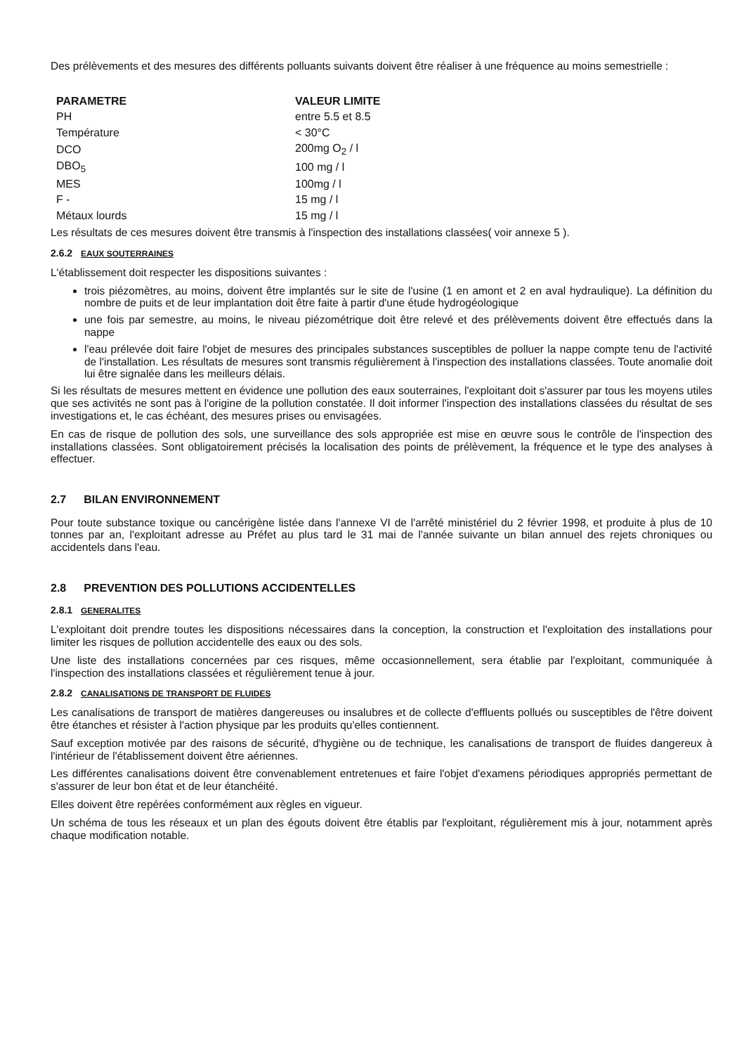Des prélèvements et des mesures des différents polluants suivants doivent être réaliser à une fréquence au moins semestrielle :
| PARAMETRE | VALEUR LIMITE |
| --- | --- |
| PH | entre 5.5 et 8.5 |
| Température | < 30°C |
| DCO | 200mg O<sub>2</sub> / l |
| DBO<sub>5</sub> | 100 mg / l |
| MES | 100mg / l |
| F - | 15 mg / l |
| Métaux lourds | 15 mg / l |
Les résultats de ces mesures doivent être transmis à l'inspection des installations classées( voir annexe 5 ).
2.6.2 EAUX SOUTERRAINES
L'établissement doit respecter les dispositions suivantes :
trois piézomètres, au moins, doivent être implantés sur le site de l'usine (1 en amont et 2 en aval hydraulique). La définition du nombre de puits et de leur implantation doit être faite à partir d'une étude hydrogéologique
une fois par semestre, au moins, le niveau piézométrique doit être relevé et des prélèvements doivent être effectués dans la nappe
l'eau prélevée doit faire l'objet de mesures des principales substances susceptibles de polluer la nappe compte tenu de l'activité de l'installation. Les résultats de mesures sont transmis régulièrement à l'inspection des installations classées. Toute anomalie doit lui être signalée dans les meilleurs délais.
Si les résultats de mesures mettent en évidence une pollution des eaux souterraines, l'exploitant doit s'assurer par tous les moyens utiles que ses activités ne sont pas à l'origine de la pollution constatée. Il doit informer l'inspection des installations classées du résultat de ses investigations et, le cas échéant, des mesures prises ou envisagées.
En cas de risque de pollution des sols, une surveillance des sols appropriée est mise en œuvre sous le contrôle de l'inspection des installations classées. Sont obligatoirement précisés la localisation des points de prélèvement, la fréquence et le type des analyses à effectuer.
2.7 BILAN ENVIRONNEMENT
Pour toute substance toxique ou cancérigène listée dans l'annexe VI de l'arrêté ministériel du 2 février 1998, et produite à plus de 10 tonnes par an, l'exploitant adresse au Préfet au plus tard le 31 mai de l'année suivante un bilan annuel des rejets chroniques ou accidentels dans l'eau.
2.8 PREVENTION DES POLLUTIONS ACCIDENTELLES
2.8.1 GENERALITES
L'exploitant doit prendre toutes les dispositions nécessaires dans la conception, la construction et l'exploitation des installations pour limiter les risques de pollution accidentelle des eaux ou des sols.
Une liste des installations concernées par ces risques, même occasionnellement, sera établie par l'exploitant, communiquée à l'inspection des installations classées et régulièrement tenue à jour.
2.8.2 CANALISATIONS DE TRANSPORT DE FLUIDES
Les canalisations de transport de matières dangereuses ou insalubres et de collecte d'effluents pollués ou susceptibles de l'être doivent être étanches et résister à l'action physique par les produits qu'elles contiennent.
Sauf exception motivée par des raisons de sécurité, d'hygiène ou de technique, les canalisations de transport de fluides dangereux à l'intérieur de l'établissement doivent être aériennes.
Les différentes canalisations doivent être convenablement entretenues et faire l'objet d'examens périodiques appropriés permettant de s'assurer de leur bon état et de leur étanchéité.
Elles doivent être repérées conformément aux règles en vigueur.
Un schéma de tous les réseaux et un plan des égouts doivent être établis par l'exploitant, régulièrement mis à jour, notamment après chaque modification notable.